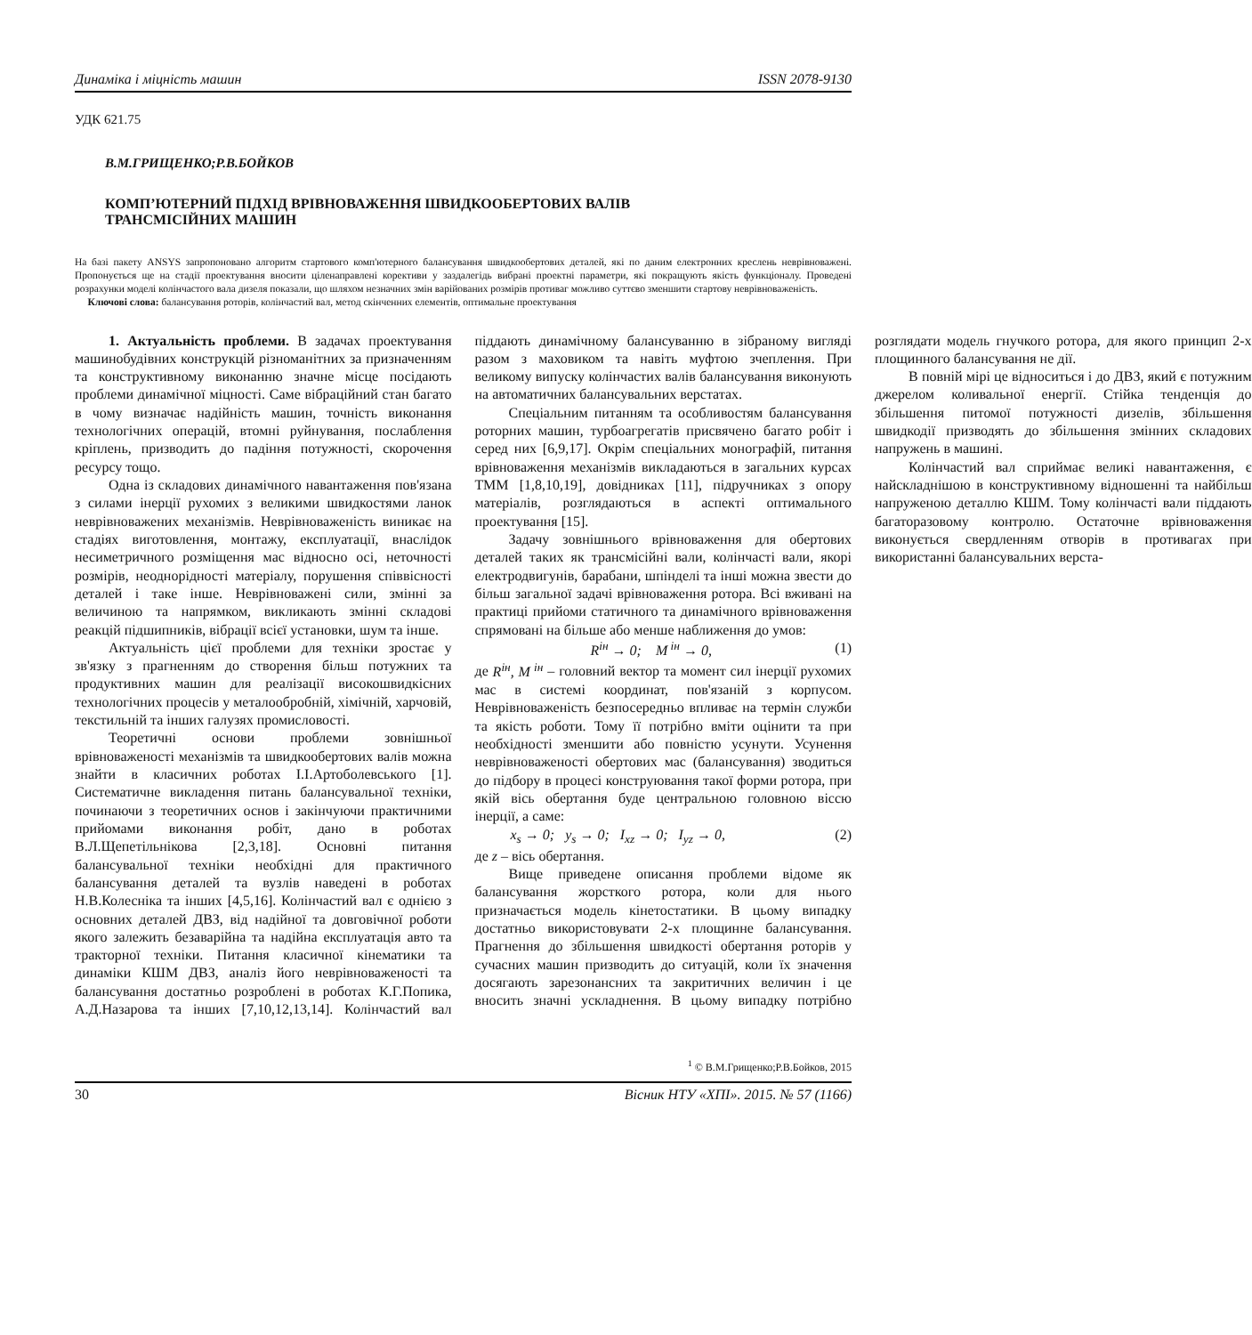Динаміка і міцність машин ISSN 2078-9130
УДК 621.75
В.М.ГРИЩЕНКО;Р.В.БОЙКОВ
КОМП’ЮТЕРНИЙ ПІДХІД ВРІВНОВАЖЕННЯ ШВИДКООБЕРТОВИХ ВАЛІВ
ТРАНСМІСІЙНИХ МАШИН
На базі пакету ANSYS запропоновано алгоритм стартового комп'ютерного балансування швидкообертових деталей, які по даним електронних креслень неврівноважені. Пропонується ще на стадії проектування вносити цiленаправлені корективи у заздалегідь вибрані проектні параметри, які покращують якість функціоналу. Проведені розрахунки моделі колінчастого вала дизеля показали, що шляхом незначних змін варійованих розмірів противаг можливо суттєво зменшити стартову неврівноваженість.
Ключові слова: балансування роторів, колінчастий вал, метод скінченних елементів, оптимальне проектування
1. Актуальність проблеми. В задачах проектування машинобудівних конструкцій різноманітних за призначенням та конструктивному виконанню значне місце посідають проблеми динамічної міцності. Саме вібраційний стан багато в чому визначає надійність машин, точність виконання технологічних операцій, втомні руйнування, послаблення кріплень, призводить до падіння потужності, скорочення ресурсу тощо.
Одна із складових динамічного навантаження пов'язана з силами інерції рухомих з великими швидкостями ланок неврівноважених механізмів. Неврівноваженість виникає на стадіях виготовлення, монтажу, експлуатації, внаслідок несиметричного розміщення мас відносно осі, неточності розмірів, неоднорідності матеріалу, порушення співвісності деталей і таке інше. Неврівноважені сили, змінні за величиною та напрямком, викликають змінні складові реакцій підшипників, вібрації всієї установки, шум та інше.
Актуальність цієї проблеми для техніки зростає у зв'язку з прагненням до створення більш потужних та продуктивних машин для реалізації високошвидкісних технологічних процесів у металообробній, хімічній, харчовій, текстильній та інших галузях промисловості.
Теоретичні основи проблеми зовнішньої врівноваженості механізмів та швидкообертових валів можна знайти в класичних роботах І.І.Артоболевського [1]. Систематичне викладення питань балансувальної техніки, починаючи з теоретичних основ і закінчуючи практичними прийомами виконання робіт, дано в роботах В.Л.Щепетільнікова [2,3,18]. Основні питання балансувальної техніки необхідні для практичного балансування деталей та вузлів наведені в роботах Н.В.Колесніка та інших [4,5,16]. Колінчастий вал є однією з основних деталей ДВЗ, від надійної та довговічної роботи якого залежить безаварійна та надійна експлуатація авто та тракторної техніки. Питання класичної кінематики та динаміки КШМ ДВЗ, аналіз його неврівноваженості та балансування достатньо розроблені в роботах К.Г.Попика, А.Д.Назарова та інших [7,10,12,13,14]. Колінчастий вал піддають динамічному балансуванню в зібраному вигляді разом з маховиком та навіть муфтою зчеплення. При великому випуску колінчастих валів балансування виконують на автоматичних балансувальних верстатах.
Спеціальним питанням та особливостям балансування роторних машин, турбоагрегатів присвячено багато робіт і серед них [6,9,17]. Окрім спеціальних монографій, питання врівноваження механізмів викладаються в загальних курсах ТММ [1,8,10,19], довідниках [11], підручниках з опору матеріалів, розглядаються в аспекті оптимального проектування [15].
Задачу зовнішнього врівноваження для обертових деталей таких як трансмісійні вали, колінчасті вали, якорі електродвигунів, барабани, шпінделі та інші можна звести до більш загальної задачі врівноваження ротора. Всі вживані на практиці прийоми статичного та динамічного врівноваження спрямовані на більше або менше наближення до умов:
R<sup>ін</sup> → 0; M<sup>ін</sup> → 0, (1)
де R<sup>ін</sup>, M<sup>ін</sup> – головний вектор та момент сил інерції рухомих мас в системі координат, пов'язаній з корпусом. Неврівноваженість безпосередньо впливає на термін служби та якість роботи. Тому її потрібно вміти оцінити та при необхідності зменшити або повністю усунути. Усунення неврівноваженості обертових мас (балансування) зводиться до підбору в процесі конструювання такої форми ротора, при якій вісь обертання буде центральною головною віссю інерції, а саме:
x<sub>s</sub> → 0; y<sub>s</sub> → 0; I<sub>xz</sub> → 0; I<sub>yz</sub> → 0, (2)
де z – вісь обертання.
Вище приведене описання проблеми відоме як балансування жорсткого ротора, коли для нього призначається модель кінетостатики. В цьому випадку достатньо використовувати 2-х площинне балансування. Прагнення до збільшення швидкості обертання роторів у сучасних машин призводить до ситуацій, коли їх значення досягають зарезонансних та закритичних величин і це вносить значні ускладнення. В цьому випадку потрібно розглядати модель гнучкого ротора, для якого принцип 2-х площинного балансування не дії.
В повній мірі це відноситься і до ДВЗ, який є потужним джерелом коливальної енергії. Стійка тенденція до збільшення питомої потужності дизелів, збільшення швидкодії призводять до збільшення змінних складових напружень в машині.
Колінчастий вал сприймає великі навантаження, є найскладнішою в конструктивному відношенні та найбільш напруженою деталлю КШМ. Тому колінчасті вали піддають багаторазовому контролю. Остаточне врівноваження виконується свердленням отворів в противагах при використанні балансувальних верста-
<sup>1</sup> © В.М.Грищенко;Р.В.Бойков, 2015
30 Вісник НТУ «ХПІ». 2015. № 57 (1166)